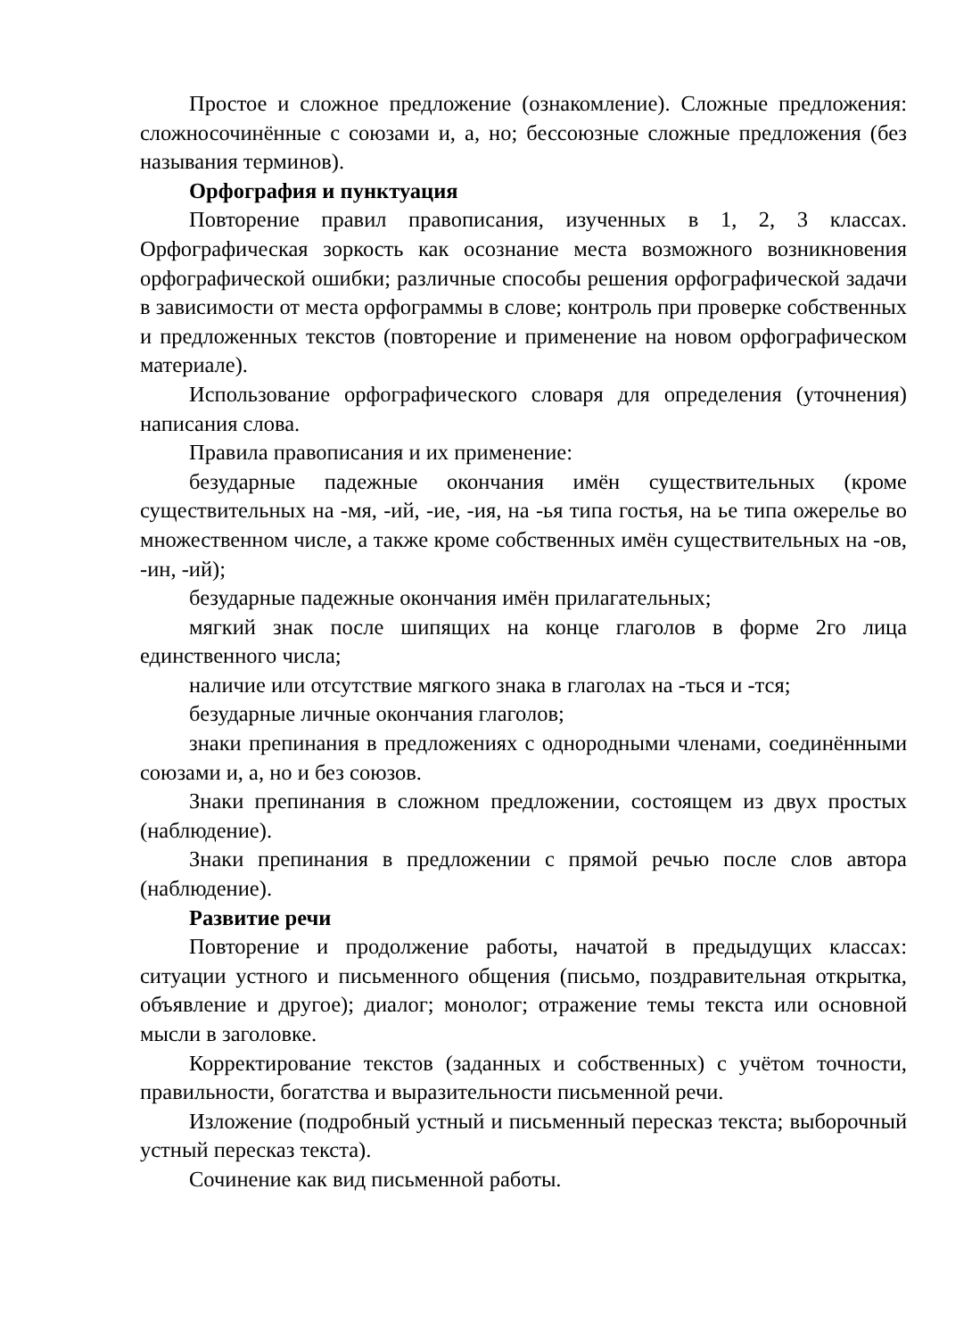Простое и сложное предложение (ознакомление). Сложные предложения: сложносочинённые с союзами и, а, но; бессоюзные сложные предложения (без называния терминов).
Орфография и пунктуация
Повторение правил правописания, изученных в 1, 2, 3 классах. Орфографическая зоркость как осознание места возможного возникновения орфографической ошибки; различные способы решения орфографической задачи в зависимости от места орфограммы в слове; контроль при проверке собственных и предложенных текстов (повторение и применение на новом орфографическом материале).
Использование орфографического словаря для определения (уточнения) написания слова.
Правила правописания и их применение:
безударные падежные окончания имён существительных (кроме существительных на -мя, -ий, -ие, -ия, на -ья типа гостья, на ье типа ожерелье во множественном числе, а также кроме собственных имён существительных на -ов, -ин, -ий);
безударные падежные окончания имён прилагательных;
мягкий знак после шипящих на конце глаголов в форме 2го лица единственного числа;
наличие или отсутствие мягкого знака в глаголах на -ться и -тся;
безударные личные окончания глаголов;
знаки препинания в предложениях с однородными членами, соединёнными союзами и, а, но и без союзов.
Знаки препинания в сложном предложении, состоящем из двух простых (наблюдение).
Знаки препинания в предложении с прямой речью после слов автора (наблюдение).
Развитие речи
Повторение и продолжение работы, начатой в предыдущих классах: ситуации устного и письменного общения (письмо, поздравительная открытка, объявление и другое); диалог; монолог; отражение темы текста или основной мысли в заголовке.
Корректирование текстов (заданных и собственных) с учётом точности, правильности, богатства и выразительности письменной речи.
Изложение (подробный устный и письменный пересказ текста; выборочный устный пересказ текста).
Сочинение как вид письменной работы.